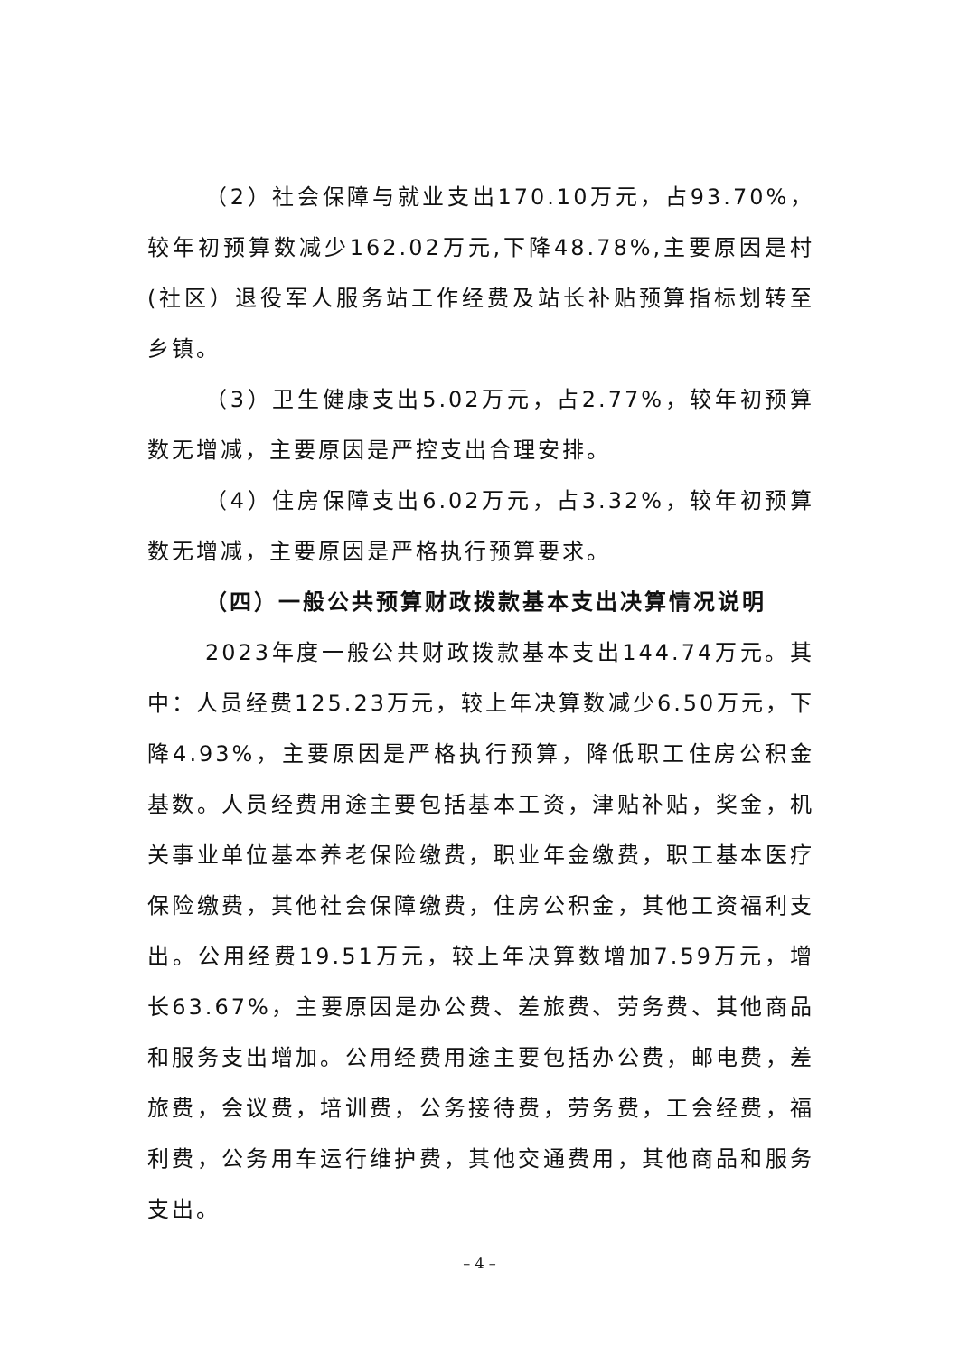（2）社会保障与就业支出170.10万元，占93.70%，较年初预算数减少162.02万元,下降48.78%,主要原因是村(社区）退役军人服务站工作经费及站长补贴预算指标划转至乡镇。
（3）卫生健康支出5.02万元，占2.77%，较年初预算数无增减，主要原因是严控支出合理安排。
（4）住房保障支出6.02万元，占3.32%，较年初预算数无增减，主要原因是严格执行预算要求。
（四）一般公共预算财政拨款基本支出决算情况说明
2023年度一般公共财政拨款基本支出144.74万元。其中：人员经费125.23万元，较上年决算数减少6.50万元，下降4.93%，主要原因是严格执行预算，降低职工住房公积金基数。人员经费用途主要包括基本工资，津贴补贴，奖金，机关事业单位基本养老保险缴费，职业年金缴费，职工基本医疗保险缴费，其他社会保障缴费，住房公积金，其他工资福利支出。公用经费19.51万元，较上年决算数增加7.59万元，增长63.67%，主要原因是办公费、差旅费、劳务费、其他商品和服务支出增加。公用经费用途主要包括办公费，邮电费，差旅费，会议费，培训费，公务接待费，劳务费，工会经费，福利费，公务用车运行维护费，其他交通费用，其他商品和服务支出。
– 4 –